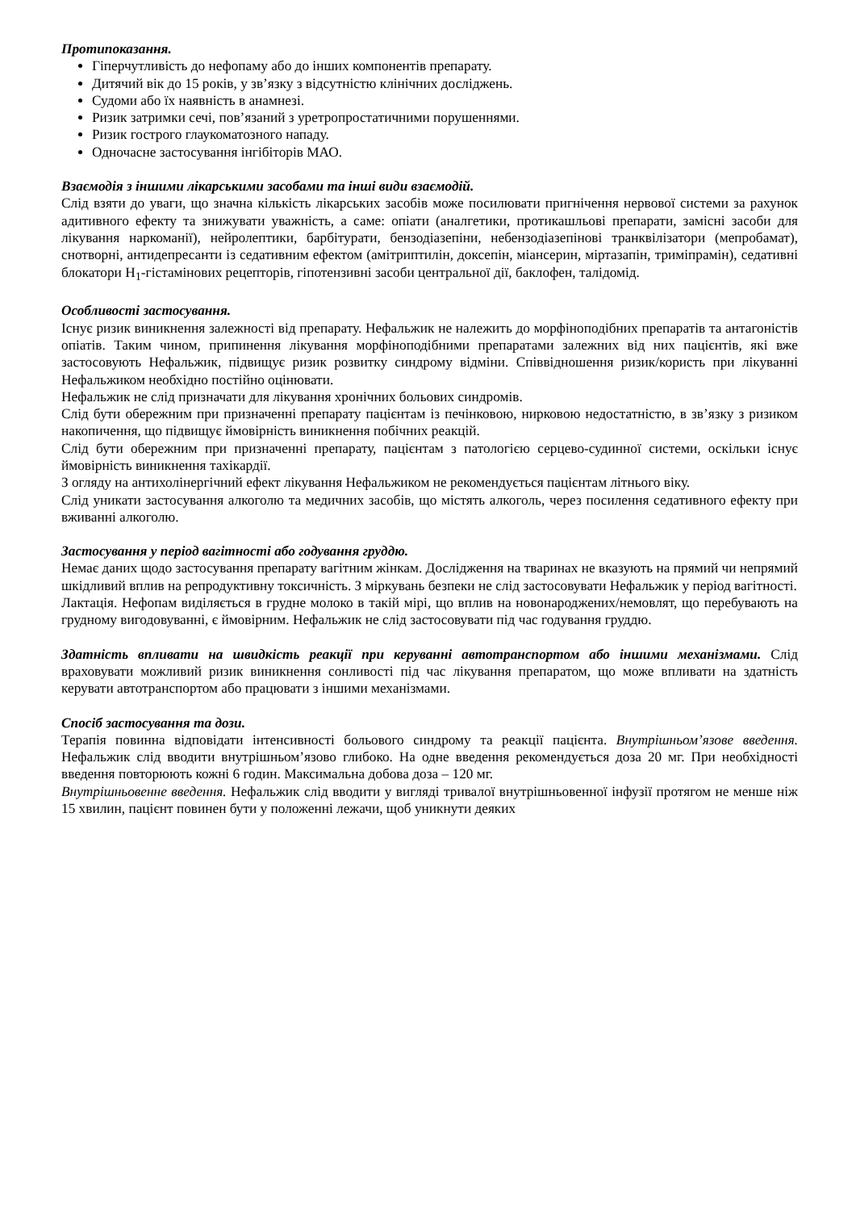Протипоказання.
Гіперчутливість до нефопаму або до інших компонентів препарату.
Дитячий вік до 15 років, у зв’язку з відсутністю клінічних досліджень.
Судоми або їх наявність в анамнезі.
Ризик затримки сечі, пов’язаний з уретропростатичними порушеннями.
Ризик гострого глаукоматозного нападу.
Одночасне застосування інгібіторів МАО.
Взаємодія з іншими лікарськими засобами та інші види взаємодій.
Слід взяти до уваги, що значна кількість лікарських засобів може посилювати пригнічення нервової системи за рахунок адитивного ефекту та знижувати уважність, а саме: опіати (аналгетики, протикашльові препарати, замісні засоби для лікування наркоманії), нейролептики, барбітурати, бензодіазепіни, небензодіазепінові транквілізатори (мепробамат), снотворні, антидепресанти із седативним ефектом (амітриптилін, доксепін, міансерин, міртазапін, триміпрамін), седативні блокатори Н<sub>1</sub>-гістамінових рецепторів, гіпотензивні засоби центральної дії, баклофен, талідомід.
Особливості застосування.
Існує ризик виникнення залежності від препарату. Нефальжик не належить до морфіноподібних препаратів та антагоністів опіатів. Таким чином, припинення лікування морфіноподібними препаратами залежних від них пацієнтів, які вже застосовують Нефальжик, підвищує ризик розвитку синдрому відміни. Співвідношення ризик/користь при лікуванні Нефальжиком необхідно постійно оцінювати.
Нефальжик не слід призначати для лікування хронічних больових синдромів.
Слід бути обережним при призначенні препарату пацієнтам із печінковою, нирковою недостатністю, в зв’язку з ризиком накопичення, що підвищує ймовірність виникнення побічних реакцій.
Слід бути обережним при призначенні препарату, пацієнтам з патологією серцево-судинної системи, оскільки існує ймовірність виникнення тахікардії.
З огляду на антихолінергічний ефект лікування Нефальжиком не рекомендується пацієнтам літнього віку.
Слід уникати застосування алкоголю та медичних засобів, що містять алкоголь, через посилення седативного ефекту при вживанні алкоголю.
Застосування у період вагітності або годування груддю.
Немає даних щодо застосування препарату вагітним жінкам. Дослідження на тваринах не вказують на прямий чи непрямий шкідливий вплив на репродуктивну токсичність. З міркувань безпеки не слід застосовувати Нефальжик у період вагітності.
Лактація. Нефопам виділяється в грудне молоко в такій мірі, що вплив на новонароджених/немовлят, що перебувають на грудному вигодовуванні, є ймовірним. Нефальжик не слід застосовувати під час годування груддю.
Здатність впливати на швидкість реакції при керуванні автотранспортом або іншими механізмами. Слід враховувати можливий ризик виникнення сонливості під час лікування препаратом, що може впливати на здатність керувати автотранспортом або працювати з іншими механізмами.
Спосіб застосування та дози.
Терапія повинна відповідати інтенсивності больового синдрому та реакції пацієнта. Внутрішньом’язове введення. Нефальжик слід вводити внутрішньом’язово глибоко. На одне введення рекомендується доза 20 мг. При необхідності введення повторюють кожні 6 годин. Максимальна добова доза – 120 мг.
Внутрішньовенне введення. Нефальжик слід вводити у вигляді тривалої внутрішньовенної інфузії протягом не менше ніж 15 хвилин, пацієнт повинен бути у положенні лежачи, щоб уникнути деяких